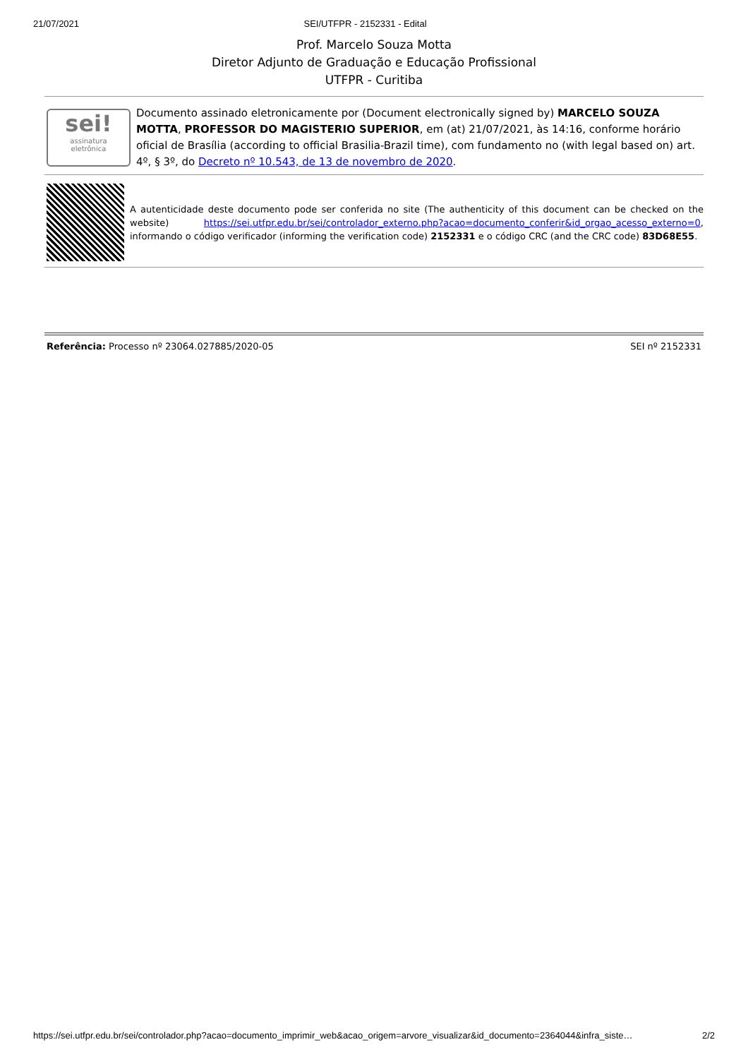21/07/2021 SEI/UTFPR - 2152331 - Edital
Prof. Marcelo Souza Motta
Diretor Adjunto de Graduação e Educação Profissional
UTFPR - Curitiba
sei!
assinatura
eletrônica
Documento assinado eletronicamente por (Document electronically signed by) MARCELO SOUZA MOTTA, PROFESSOR DO MAGISTERIO SUPERIOR, em (at) 21/07/2021, às 14:16, conforme horário oficial de Brasília (according to official Brasilia-Brazil time), com fundamento no (with legal based on) art. 4º, § 3º, do Decreto nº 10.543, de 13 de novembro de 2020.
A autenticidade deste documento pode ser conferida no site (The authenticity of this document can be checked on the website) https://sei.utfpr.edu.br/sei/controlador_externo.php?acao=documento_conferir&id_orgao_acesso_externo=0, informando o código verificador (informing the verification code) 2152331 e o código CRC (and the CRC code) 83D68E55.
Referência: Processo nº 23064.027885/2020-05 SEI nº 2152331
https://sei.utfpr.edu.br/sei/controlador.php?acao=documento_imprimir_web&acao_origem=arvore_visualizar&id_documento=2364044&infra_siste… 2/2